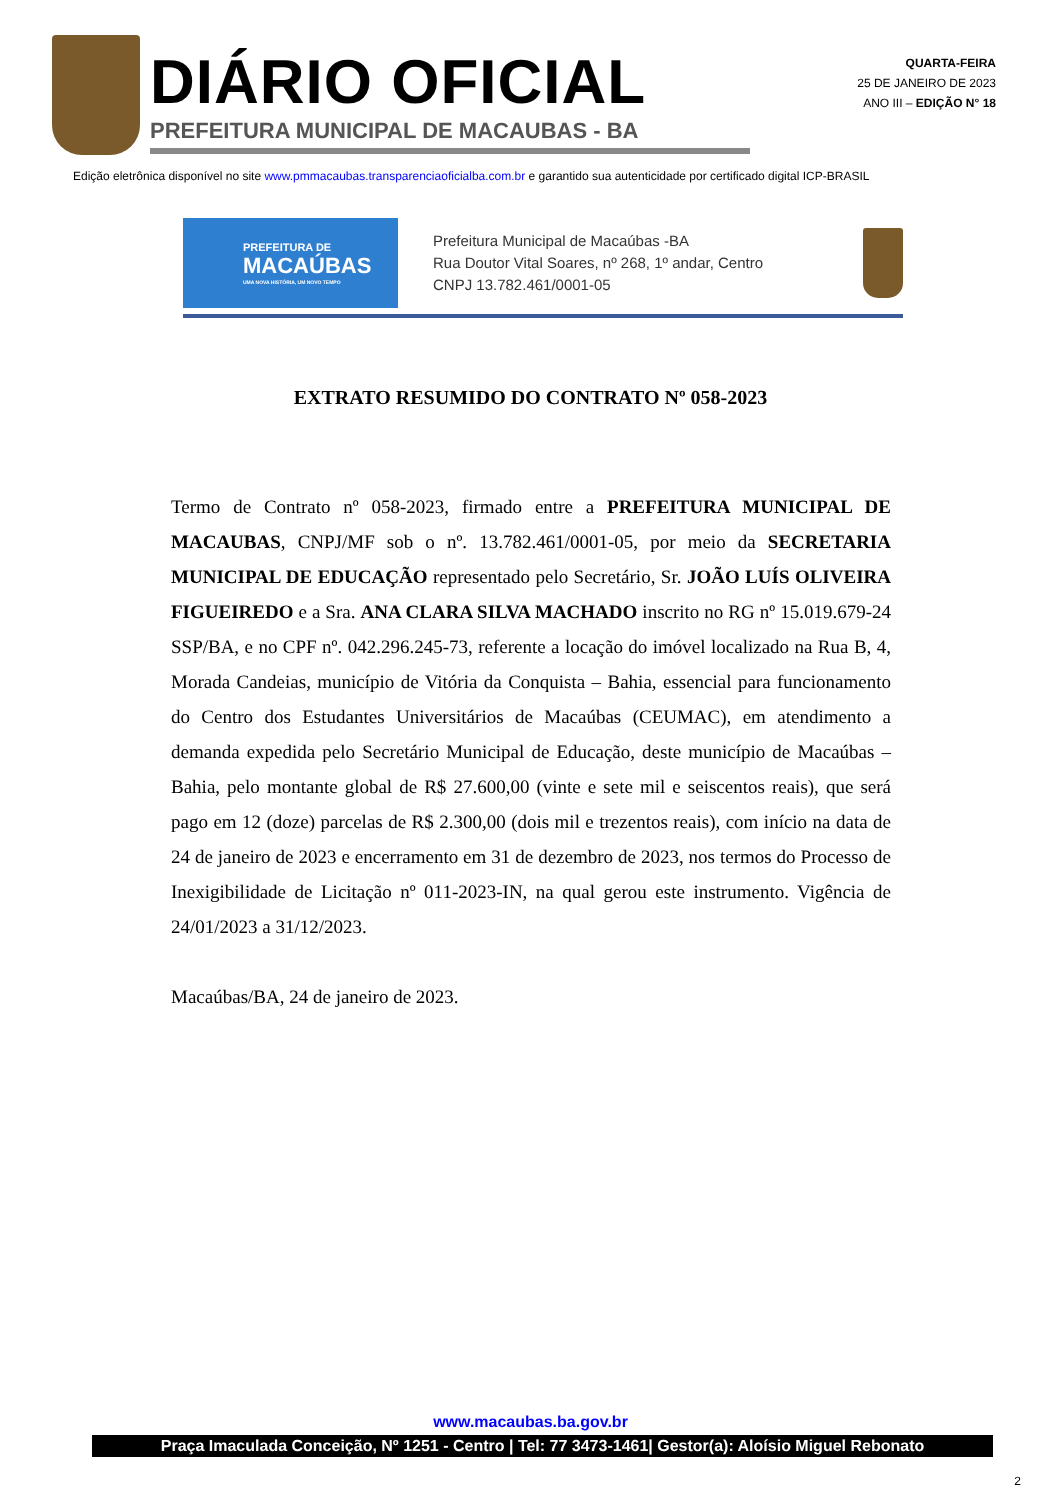DIÁRIO OFICIAL
PREFEITURA MUNICIPAL DE MACAUBAS - BA
QUARTA-FEIRA
25 DE JANEIRO DE 2023
ANO III – EDIÇÃO N° 18
Edição eletrônica disponível no site www.pmmacaubas.transparenciaoficialba.com.br e garantido sua autenticidade por certificado digital ICP-BRASIL
PREFEITURA DE
MACAÚBAS
UMA NOVA HISTÓRIA, UM NOVO TEMPO
Prefeitura Municipal de Macaúbas -BA
Rua Doutor Vital Soares, nº 268, 1º andar, Centro
CNPJ 13.782.461/0001-05
EXTRATO RESUMIDO DO CONTRATO Nº 058-2023
Termo de Contrato nº 058-2023, firmado entre a PREFEITURA MUNICIPAL DE MACAUBAS, CNPJ/MF sob o nº. 13.782.461/0001-05, por meio da SECRETARIA MUNICIPAL DE EDUCAÇÃO representado pelo Secretário, Sr. JOÃO LUÍS OLIVEIRA FIGUEIREDO e a Sra. ANA CLARA SILVA MACHADO inscrito no RG nº 15.019.679-24 SSP/BA, e no CPF nº. 042.296.245-73, referente a locação do imóvel localizado na Rua B, 4, Morada Candeias, município de Vitória da Conquista – Bahia, essencial para funcionamento do Centro dos Estudantes Universitários de Macaúbas (CEUMAC), em atendimento a demanda expedida pelo Secretário Municipal de Educação, deste município de Macaúbas – Bahia, pelo montante global de R$ 27.600,00 (vinte e sete mil e seiscentos reais), que será pago em 12 (doze) parcelas de R$ 2.300,00 (dois mil e trezentos reais), com início na data de 24 de janeiro de 2023 e encerramento em 31 de dezembro de 2023, nos termos do Processo de Inexigibilidade de Licitação nº 011-2023-IN, na qual gerou este instrumento. Vigência de 24/01/2023 a 31/12/2023.
Macaúbas/BA, 24 de janeiro de 2023.
www.macaubas.ba.gov.br
Praça Imaculada Conceição, Nº 1251 - Centro | Tel: 77 3473-1461| Gestor(a): Aloísio Miguel Rebonato
2